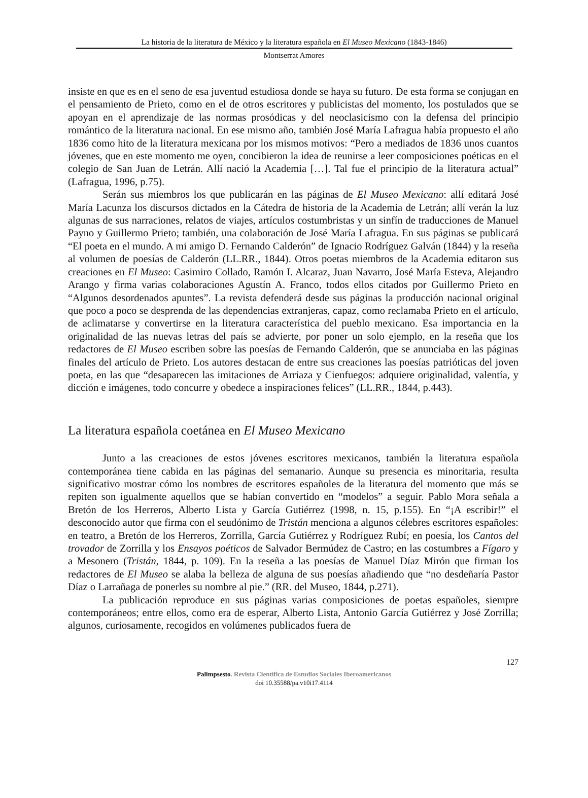La historia de la literatura de México y la literatura española en El Museo Mexicano (1843-1846)
Montserrat Amores
insiste en que es en el seno de esa juventud estudiosa donde se haya su futuro. De esta forma se conjugan en el pensamiento de Prieto, como en el de otros escritores y publicistas del momento, los postulados que se apoyan en el aprendizaje de las normas prosódicas y del neoclasicismo con la defensa del principio romántico de la literatura nacional. En ese mismo año, también José María Lafragua había propuesto el año 1836 como hito de la literatura mexicana por los mismos motivos: “Pero a mediados de 1836 unos cuantos jóvenes, que en este momento me oyen, concibieron la idea de reunirse a leer composiciones poéticas en el colegio de San Juan de Letrán. Allí nació la Academia […]. Tal fue el principio de la literatura actual” (Lafragua, 1996, p.75).
Serán sus miembros los que publicarán en las páginas de El Museo Mexicano: allí editará José María Lacunza los discursos dictados en la Cátedra de historia de la Academia de Letrán; allí verán la luz algunas de sus narraciones, relatos de viajes, artículos costumbristas y un sinfín de traducciones de Manuel Payno y Guillermo Prieto; también, una colaboración de José María Lafragua. En sus páginas se publicará “El poeta en el mundo. A mi amigo D. Fernando Calderón” de Ignacio Rodríguez Galván (1844) y la reseña al volumen de poesías de Calderón (LL.RR., 1844). Otros poetas miembros de la Academia editaron sus creaciones en El Museo: Casimiro Collado, Ramón I. Alcaraz, Juan Navarro, José María Esteva, Alejandro Arango y firma varias colaboraciones Agustín A. Franco, todos ellos citados por Guillermo Prieto en “Algunos desordenados apuntes”. La revista defenderá desde sus páginas la producción nacional original que poco a poco se desprenda de las dependencias extranjeras, capaz, como reclamaba Prieto en el artículo, de aclimatarse y convertirse en la literatura característica del pueblo mexicano. Esa importancia en la originalidad de las nuevas letras del país se advierte, por poner un solo ejemplo, en la reseña que los redactores de El Museo escriben sobre las poesías de Fernando Calderón, que se anunciaba en las páginas finales del artículo de Prieto. Los autores destacan de entre sus creaciones las poesías patrióticas del joven poeta, en las que “desaparecen las imitaciones de Arriaza y Cienfuegos: adquiere originalidad, valentía, y dicción e imágenes, todo concurre y obedece a inspiraciones felices” (LL.RR., 1844, p.443).
La literatura española coetánea en El Museo Mexicano
Junto a las creaciones de estos jóvenes escritores mexicanos, también la literatura española contemporánea tiene cabida en las páginas del semanario. Aunque su presencia es minoritaria, resulta significativo mostrar cómo los nombres de escritores españoles de la literatura del momento que más se repiten son igualmente aquellos que se habían convertido en “modelos” a seguir. Pablo Mora señala a Bretón de los Herreros, Alberto Lista y García Gutiérrez (1998, n. 15, p.155). En “¡A escribir!” el desconocido autor que firma con el seudónimo de Tristán menciona a algunos célebres escritores españoles: en teatro, a Bretón de los Herreros, Zorrilla, García Gutiérrez y Rodríguez Rubí; en poesía, los Cantos del trovador de Zorrilla y los Ensayos poéticos de Salvador Bermúdez de Castro; en las costumbres a Fígaro y a Mesonero (Tristán, 1844, p. 109). En la reseña a las poesías de Manuel Díaz Mirón que firman los redactores de El Museo se alaba la belleza de alguna de sus poesías añadiendo que “no desdeñaría Pastor Díaz o Larrañaga de ponerles su nombre al pie.” (RR. del Museo, 1844, p.271).
La publicación reproduce en sus páginas varias composiciones de poetas españoles, siempre contemporáneos; entre ellos, como era de esperar, Alberto Lista, Antonio García Gutiérrez y José Zorrilla; algunos, curiosamente, recogidos en volúmenes publicados fuera de
127
Palimpsesto. Revista Científica de Estudios Sociales Iberoamericanos
doi 10.35588/pa.v10i17.4114